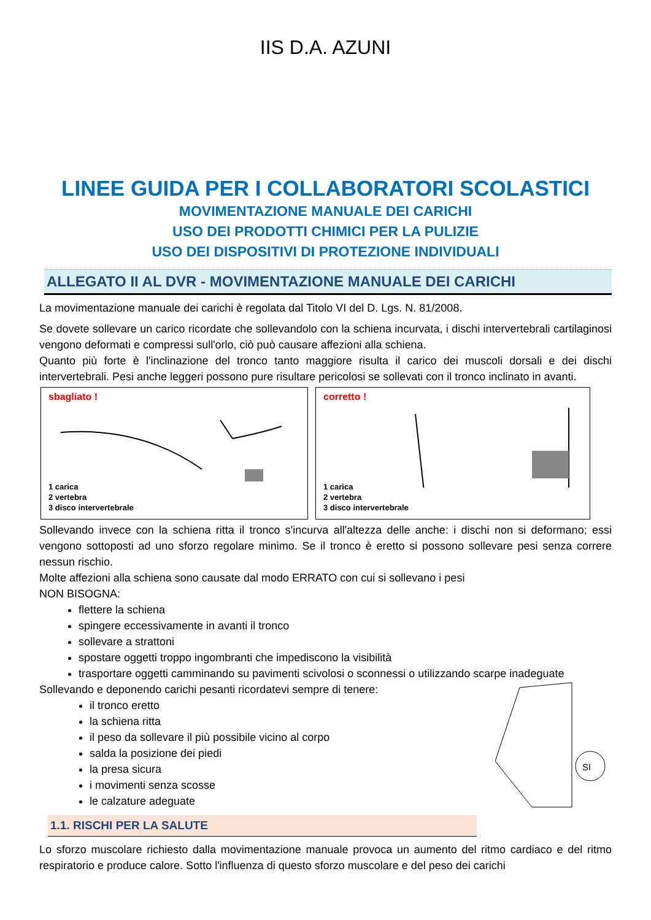IIS D.A. AZUNI
LINEE GUIDA PER I COLLABORATORI SCOLASTICI
MOVIMENTAZIONE MANUALE DEI CARICHI
USO DEI PRODOTTI CHIMICI PER LA PULIZIE
USO DEI DISPOSITIVI DI PROTEZIONE INDIVIDUALI
ALLEGATO II AL DVR - MOVIMENTAZIONE MANUALE DEI CARICHI
La movimentazione manuale dei carichi è regolata dal Titolo VI del D. Lgs. N. 81/2008.
Se dovete sollevare un carico ricordate che sollevandolo con la schiena incurvata, i dischi intervertebrali cartilaginosi vengono deformati e compressi sull'orlo, ciò può causare affezioni alla schiena.
Quanto più forte è l'inclinazione del tronco tanto maggiore risulta il carico dei muscoli dorsali e dei dischi intervertebrali. Pesi anche leggeri possono pure risultare pericolosi se sollevati con il tronco inclinato in avanti.
sbagliato !
1 carica
2 vertebra
3 disco intervertebrale
corretto !
1 carica
2 vertebra
3 disco intervertebrale
Sollevando invece con la schiena ritta il tronco s'incurva all'altezza delle anche: i dischi non si deformano; essi vengono sottoposti ad uno sforzo regolare minimo. Se il tronco è eretto si possono sollevare pesi senza correre nessun rischio.
Molte affezioni alla schiena sono causate dal modo ERRATO con cui si sollevano i pesi
NON BISOGNA:
flettere la schiena
spingere eccessivamente in avanti il tronco
sollevare a strattoni
spostare oggetti troppo ingombranti che impediscono la visibilità
trasportare oggetti camminando su pavimenti scivolosi o sconnessi o utilizzando scarpe inadeguate
Sollevando e deponendo carichi pesanti ricordatevi sempre di tenere:
il tronco eretto
la schiena ritta
il peso da sollevare il più possibile vicino al corpo
salda la posizione dei piedi
la presa sicura
i movimenti senza scosse
le calzature adeguate
SI
1.1. RISCHI PER LA SALUTE
Lo sforzo muscolare richiesto dalla movimentazione manuale provoca un aumento del ritmo cardiaco e del ritmo respiratorio e produce calore. Sotto l'influenza di questo sforzo muscolare e del peso dei carichi